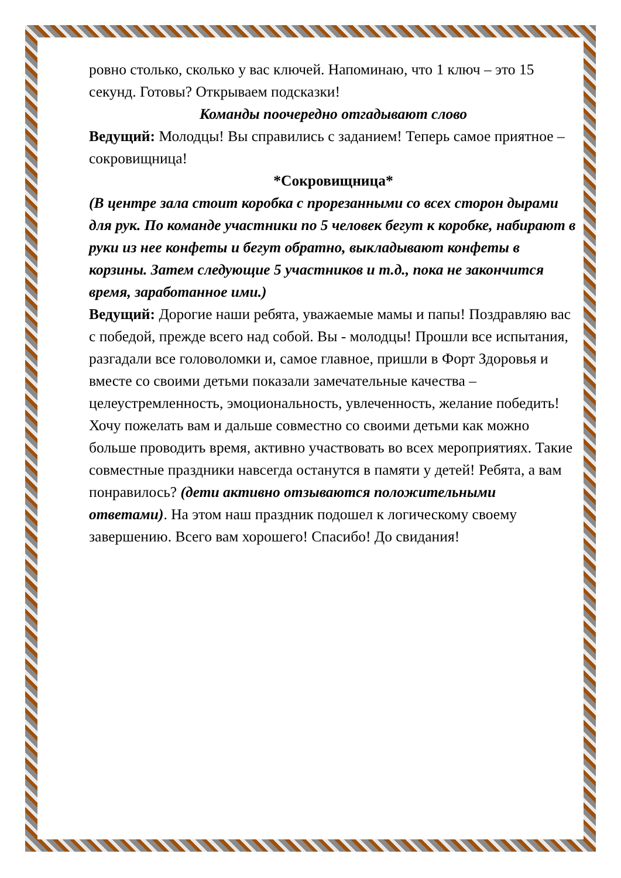ровно столько, сколько у вас ключей. Напоминаю, что 1 ключ – это 15 секунд. Готовы? Открываем подсказки!
Команды поочередно отгадывают слово
Ведущий: Молодцы! Вы справились с заданием! Теперь самое приятное – сокровищница!
*Сокровищница*
(В центре зала стоит коробка с прорезанными со всех сторон дырами для рук. По команде участники по 5 человек бегут к коробке, набирают в руки из нее конфеты и бегут обратно, выкладывают конфеты в корзины. Затем следующие 5 участников и т.д., пока не закончится время, заработанное ими.)
Ведущий: Дорогие наши ребята, уважаемые мамы и папы! Поздравляю вас с победой, прежде всего над собой. Вы - молодцы! Прошли все испытания, разгадали все головоломки и, самое главное, пришли в Форт Здоровья и вместе со своими детьми показали замечательные качества – целеустремленность, эмоциональность, увлеченность, желание победить! Хочу пожелать вам и дальше совместно со своими детьми как можно больше проводить время, активно участвовать во всех мероприятиях. Такие совместные праздники навсегда останутся в памяти у детей! Ребята, а вам понравилось? (дети активно отзываются положительными ответами). На этом наш праздник подошел к логическому своему завершению. Всего вам хорошего! Спасибо! До свидания!